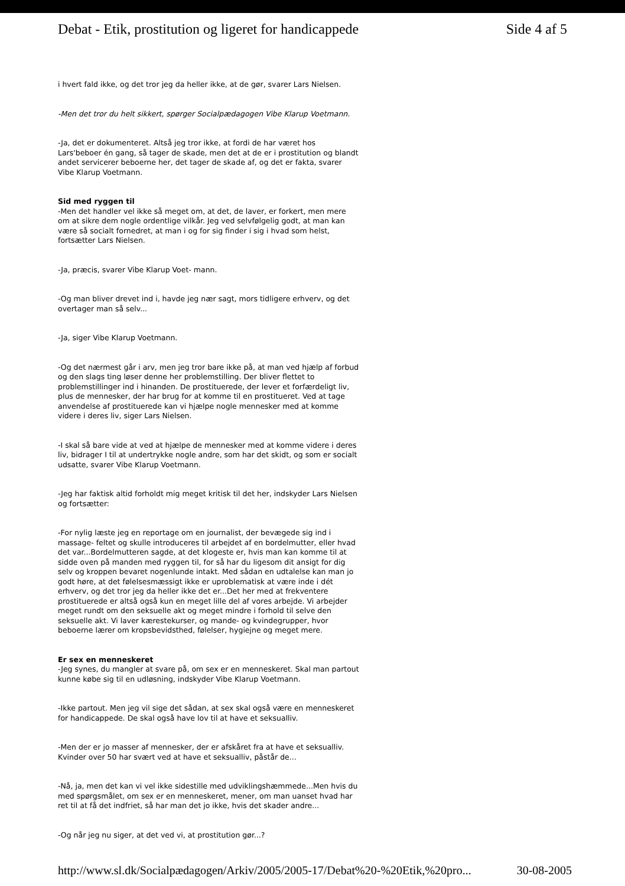Debat - Etik, prostitution og ligeret for handicappede Side 4 af 5
i hvert fald ikke, og det tror jeg da heller ikke, at de gør, svarer Lars Nielsen.
-Men det tror du helt sikkert, spørger Socialpædagogen Vibe Klarup Voetmann.
-Ja, det er dokumenteret. Altså jeg tror ikke, at fordi de har været hos Lars'beboer én gang, så tager de skade, men det at de er i prostitution og blandt andet servicerer beboerne her, det tager de skade af, og det er fakta, svarer Vibe Klarup Voetmann.
Sid med ryggen til
-Men det handler vel ikke så meget om, at det, de laver, er forkert, men mere om at sikre dem nogle ordentlige vilkår. Jeg ved selvfølgelig godt, at man kan være så socialt fornedret, at man i og for sig finder i sig i hvad som helst, fortsætter Lars Nielsen.
-Ja, præcis, svarer Vibe Klarup Voet- mann.
-Og man bliver drevet ind i, havde jeg nær sagt, mors tidligere erhverv, og det overtager man så selv...
-Ja, siger Vibe Klarup Voetmann.
-Og det nærmest går i arv, men jeg tror bare ikke på, at man ved hjælp af forbud og den slags ting løser denne her problemstilling. Der bliver flettet to problemstillinger ind i hinanden. De prostituerede, der lever et forfærdeligt liv, plus de mennesker, der har brug for at komme til en prostitueret. Ved at tage anvendelse af prostituerede kan vi hjælpe nogle mennesker med at komme videre i deres liv, siger Lars Nielsen.
-I skal så bare vide at ved at hjælpe de mennesker med at komme videre i deres liv, bidrager I til at undertrykke nogle andre, som har det skidt, og som er socialt udsatte, svarer Vibe Klarup Voetmann.
-Jeg har faktisk altid forholdt mig meget kritisk til det her, indskyder Lars Nielsen og fortsætter:
-For nylig læste jeg en reportage om en journalist, der bevægede sig ind i massage- feltet og skulle introduceres til arbejdet af en bordelmutter, eller hvad det var...Bordelmutteren sagde, at det klogeste er, hvis man kan komme til at sidde oven på manden med ryggen til, for så har du ligesom dit ansigt for dig selv og kroppen bevaret nogenlunde intakt. Med sådan en udtalelse kan man jo godt høre, at det følelsesmæssigt ikke er uproblematisk at være inde i dét erhverv, og det tror jeg da heller ikke det er...Det her med at frekventere prostituerede er altså også kun en meget lille del af vores arbejde. Vi arbejder meget rundt om den seksuelle akt og meget mindre i forhold til selve den seksuelle akt. Vi laver kærestekurser, og mande- og kvindegrupper, hvor beboerne lærer om kropsbevidsthed, følelser, hygiejne og meget mere.
Er sex en menneskeret
-Jeg synes, du mangler at svare på, om sex er en menneskeret. Skal man partout kunne købe sig til en udløsning, indskyder Vibe Klarup Voetmann.
-Ikke partout. Men jeg vil sige det sådan, at sex skal også være en menneskeret for handicappede. De skal også have lov til at have et seksualliv.
-Men der er jo masser af mennesker, der er afskåret fra at have et seksualliv. Kvinder over 50 har svært ved at have et seksualliv, påstår de...
-Nå, ja, men det kan vi vel ikke sidestille med udviklingshæmmede...Men hvis du med spørgsmålet, om sex er en menneskeret, mener, om man uanset hvad har ret til at få det indfriet, så har man det jo ikke, hvis det skader andre...
-Og når jeg nu siger, at det ved vi, at prostitution gør...?
http://www.sl.dk/Socialpædagogen/Arkiv/2005/2005-17/Debat%20-%20Etik,%20pro... 30-08-2005